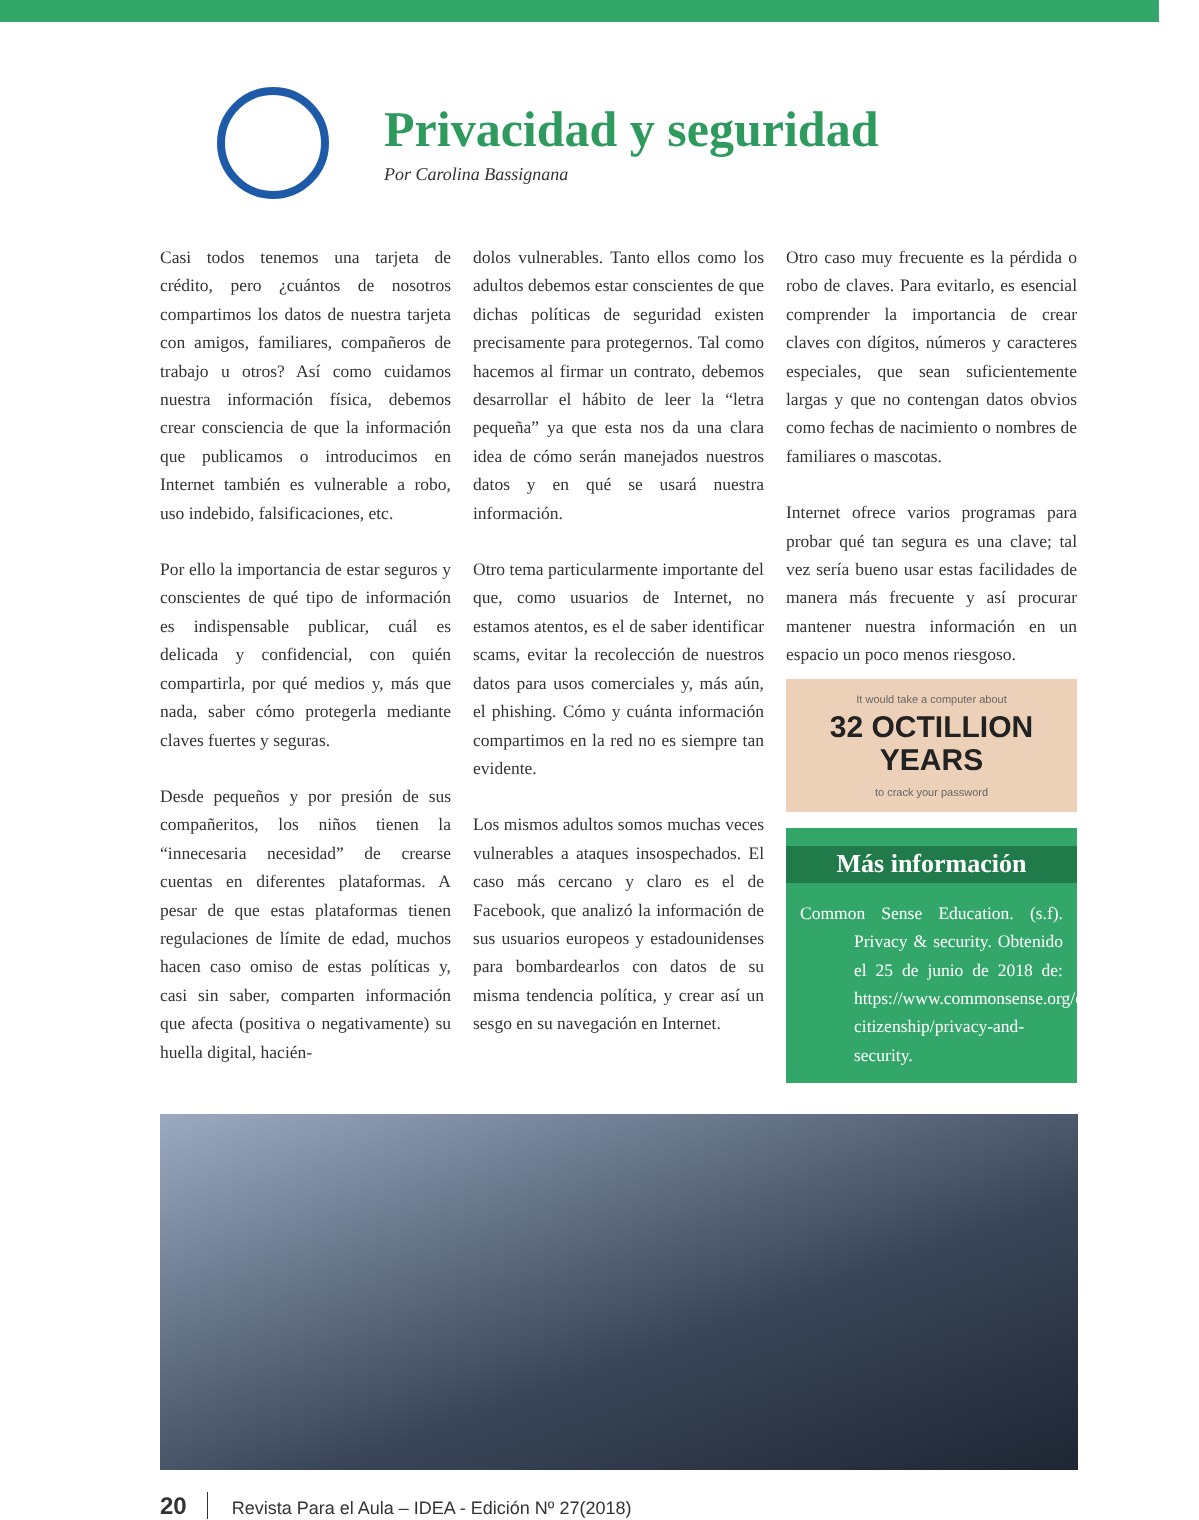Privacidad y seguridad
Por Carolina Bassignana
Casi todos tenemos una tarjeta de crédito, pero ¿cuántos de nosotros compartimos los datos de nuestra tarjeta con amigos, familiares, compañeros de trabajo u otros? Así como cuidamos nuestra información física, debemos crear consciencia de que la información que publicamos o introducimos en Internet también es vulnerable a robo, uso indebido, falsificaciones, etc.
Por ello la importancia de estar seguros y conscientes de qué tipo de información es indispensable publicar, cuál es delicada y confidencial, con quién compartirla, por qué medios y, más que nada, saber cómo protegerla mediante claves fuertes y seguras.
Desde pequeños y por presión de sus compañeritos, los niños tienen la “innecesaria necesidad” de crearse cuentas en diferentes plataformas. A pesar de que estas plataformas tienen regulaciones de límite de edad, muchos hacen caso omiso de estas políticas y, casi sin saber, comparten información que afecta (positiva o negativamente) su huella digital, hacién-
dolos vulnerables. Tanto ellos como los adultos debemos estar conscientes de que dichas políticas de seguridad existen precisamente para protegernos. Tal como hacemos al firmar un contrato, debemos desarrollar el hábito de leer la “letra pequeña” ya que esta nos da una clara idea de cómo serán manejados nuestros datos y en qué se usará nuestra información.
Otro tema particularmente importante del que, como usuarios de Internet, no estamos atentos, es el de saber identificar scams, evitar la recolección de nuestros datos para usos comerciales y, más aún, el phishing. Cómo y cuánta información compartimos en la red no es siempre tan evidente.
Los mismos adultos somos muchas veces vulnerables a ataques insospechados. El caso más cercano y claro es el de Facebook, que analizó la información de sus usuarios europeos y estadounidenses para bombardearlos con datos de su misma tendencia política, y crear así un sesgo en su navegación en Internet.
Otro caso muy frecuente es la pérdida o robo de claves. Para evitarlo, es esencial comprender la importancia de crear claves con dígitos, números y caracteres especiales, que sean suficientemente largas y que no contengan datos obvios como fechas de nacimiento o nombres de familiares o mascotas.
Internet ofrece varios programas para probar qué tan segura es una clave; tal vez sería bueno usar estas facilidades de manera más frecuente y así procurar mantener nuestra información en un espacio un poco menos riesgoso.
It would take a computer about
32 OCTILLION YEARS
to crack your password
Más información
Common Sense Education. (s.f). Privacy & security. Obtenido el 25 de junio de 2018 de: https://www.commonsense.org/education/digital-citizenship/privacy-and-security.
20 Revista Para el Aula – IDEA - Edición Nº 27(2018)